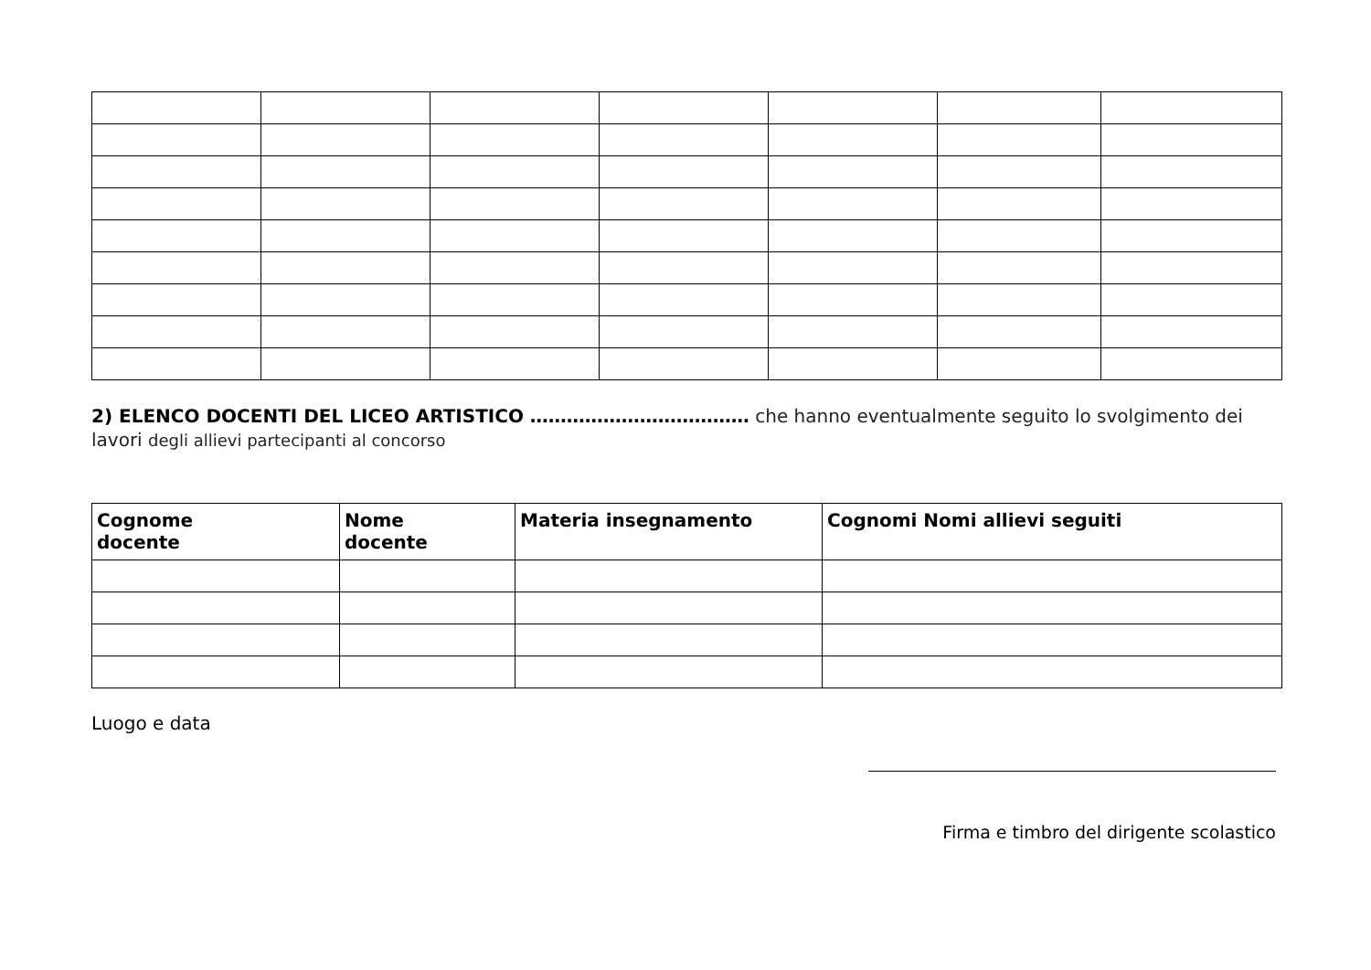2) ELENCO DOCENTI DEL LICEO ARTISTICO ……………………………… che hanno eventualmente seguito lo svolgimento dei lavori degli allievi partecipanti al concorso
| Cognome docente | Nome docente | Materia insegnamento | Cognomi Nomi allievi seguiti |
| --- | --- | --- | --- |
Luogo e data
Firma e timbro del dirigente scolastico